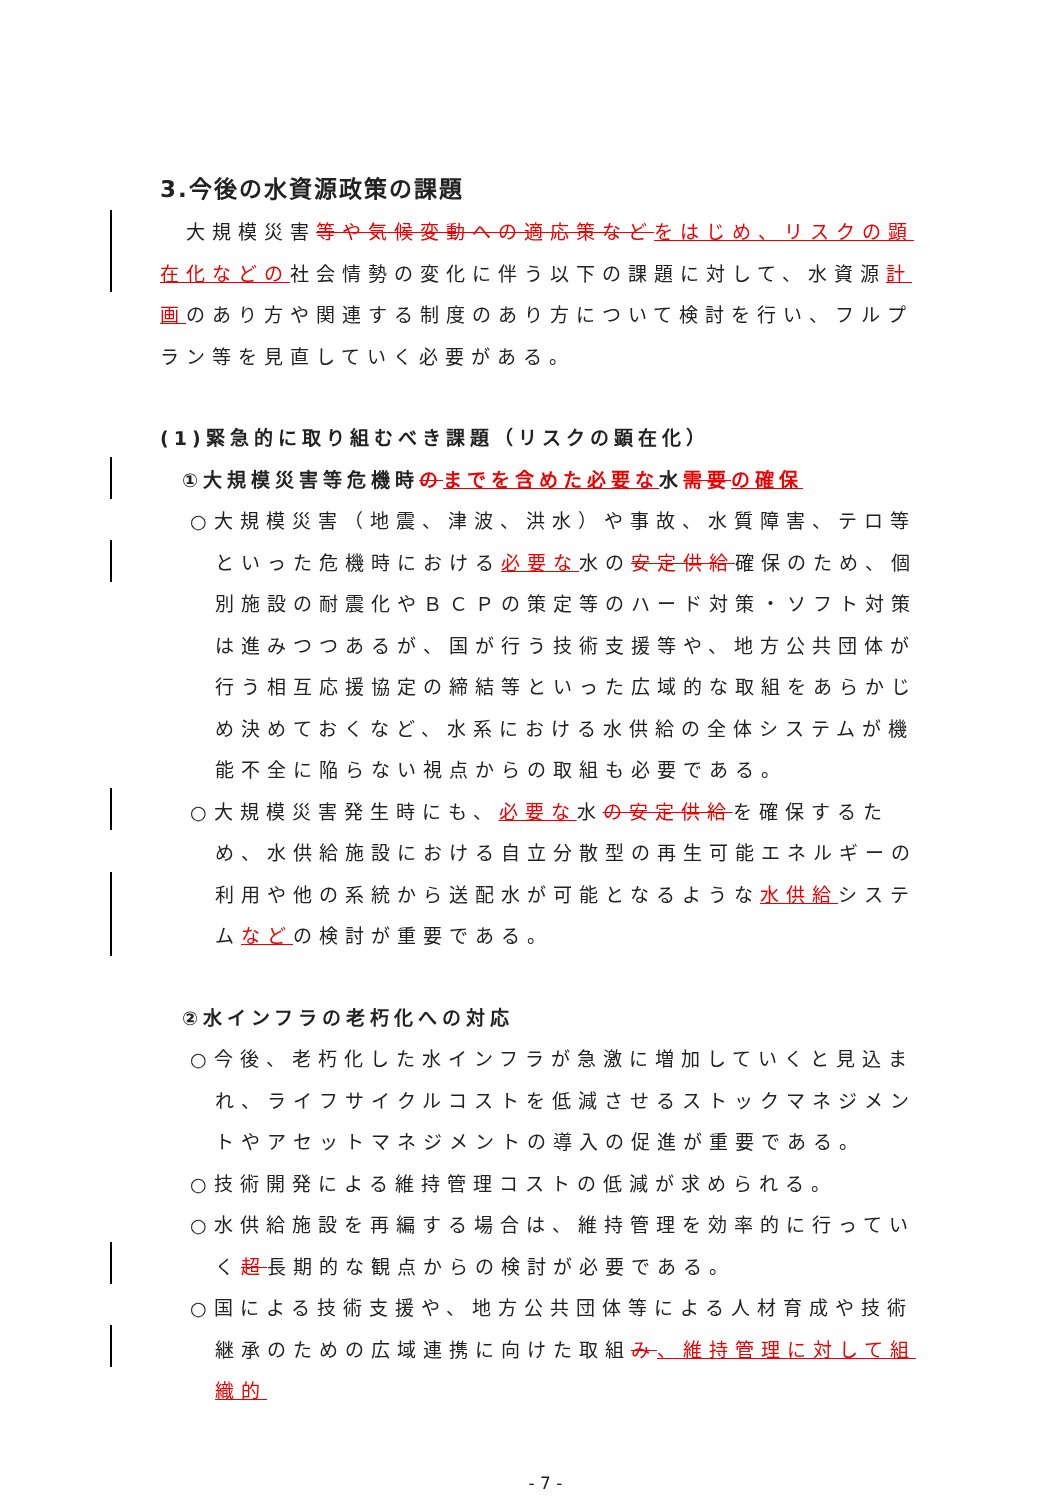3.今後の水資源政策の課題
　大規模災害等や気候変動への適応策など をはじめ、リスクの顕在化などの社会情勢の変化に伴う以下の課題に対して、水資源計画のあり方や関連する制度のあり方について検討を行い、フルプラン等を見直していく必要がある。
(1)緊急的に取り組むべき課題（リスクの顕在化）
①大規模災害等危機時のまでを含めた必要な水需要 の確保
○大規模災害（地震、津波、洪水）や事故、水質障害、テロ等といった危機時における必要な水の安定供給確保のため、個別施設の耐震化やＢＣＰの策定等のハード対策・ソフト対策は進みつつあるが、国が行う技術支援等や、地方公共団体が行う相互応援協定の締結等といった広域的な取組をあらかじめ決めておくなど、水系における水供給の全体システムが機能不全に陥らない視点からの取組も必要である。
○大規模災害発生時にも、必要な水の安定供給を確保するため、水供給施設における自立分散型の再生可能エネルギーの利用や他の系統から送配水が可能となるような水供給システムなどの検討が重要である。
②水インフラの老朽化への対応
○今後、老朽化した水インフラが急激に増加していくと見込まれ、ライフサイクルコストを低減させるストックマネジメントやアセットマネジメントの導入の促進が重要である。
○技術開発による維持管理コストの低減が求められる。
○水供給施設を再編する場合は、維持管理を効率的に行っていく超長期的な観点からの検討が必要である。
○国による技術支援や、地方公共団体等による人材育成や技術継承のための広域連携に向けた取組み、維持管理に対して組織的
- 7 -